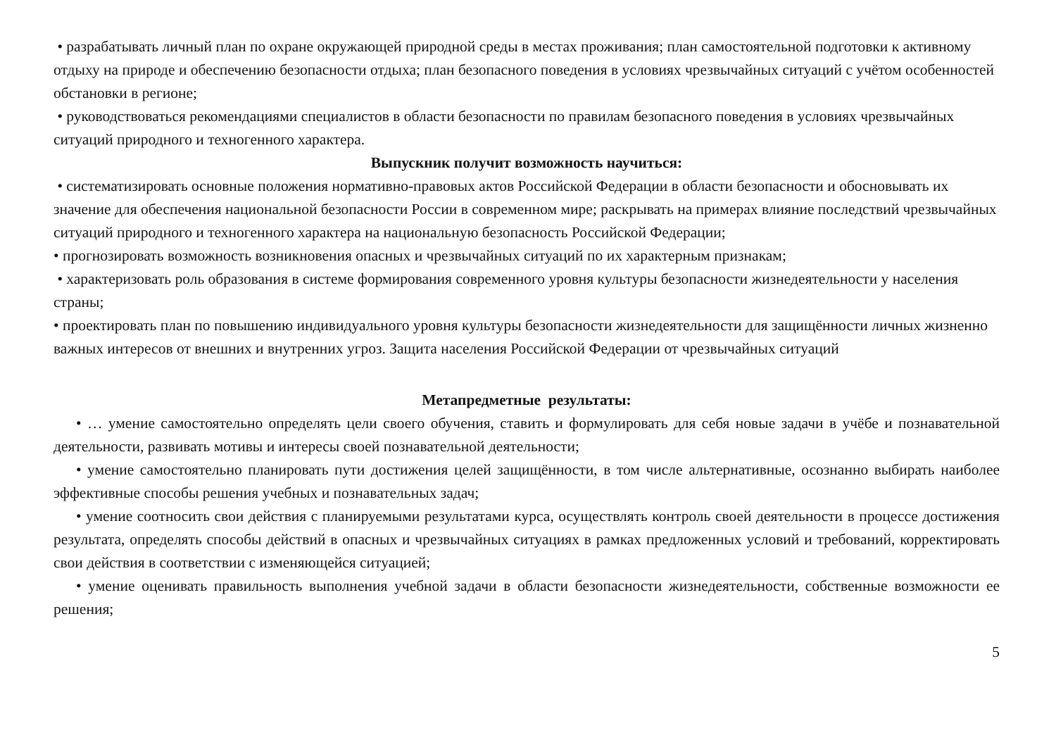• разрабатывать личный план по охране окружающей природной среды в местах проживания; план самостоятельной подготовки к активному отдыху на природе и обеспечению безопасности отдыха; план безопасного поведения в условиях чрезвычайных ситуаций с учётом особенностей обстановки в регионе;
• руководствоваться рекомендациями специалистов в области безопасности по правилам безопасного поведения в условиях чрезвычайных ситуаций природного и техногенного характера.
Выпускник получит возможность научиться:
• систематизировать основные положения нормативно-правовых актов Российской Федерации в области безопасности и обосновывать их значение для обеспечения национальной безопасности России в современном мире; раскрывать на примерах влияние последствий чрезвычайных ситуаций природного и техногенного характера на национальную безопасность Российской Федерации;
• прогнозировать возможность возникновения опасных и чрезвычайных ситуаций по их характерным признакам;
• характеризовать роль образования в системе формирования современного уровня культуры безопасности жизнедеятельности у населения страны;
• проектировать план по повышению индивидуального уровня культуры безопасности жизнедеятельности для защищённости личных жизненно важных интересов от внешних и внутренних угроз. Защита населения Российской Федерации от чрезвычайных ситуаций
Метапредметные результаты:
• … умение самостоятельно определять цели своего обучения, ставить и формулировать для себя новые задачи в учёбе и познавательной деятельности, развивать мотивы и интересы своей познавательной деятельности;
• умение самостоятельно планировать пути достижения целей защищённости, в том числе альтернативные, осознанно выбирать наиболее эффективные способы решения учебных и познавательных задач;
• умение соотносить свои действия с планируемыми результатами курса, осуществлять контроль своей деятельности в процессе достижения результата, определять способы действий в опасных и чрезвычайных ситуациях в рамках предложенных условий и требований, корректировать свои действия в соответствии с изменяющейся ситуацией;
• умение оценивать правильность выполнения учебной задачи в области безопасности жизнедеятельности, собственные возможности ее решения;
5